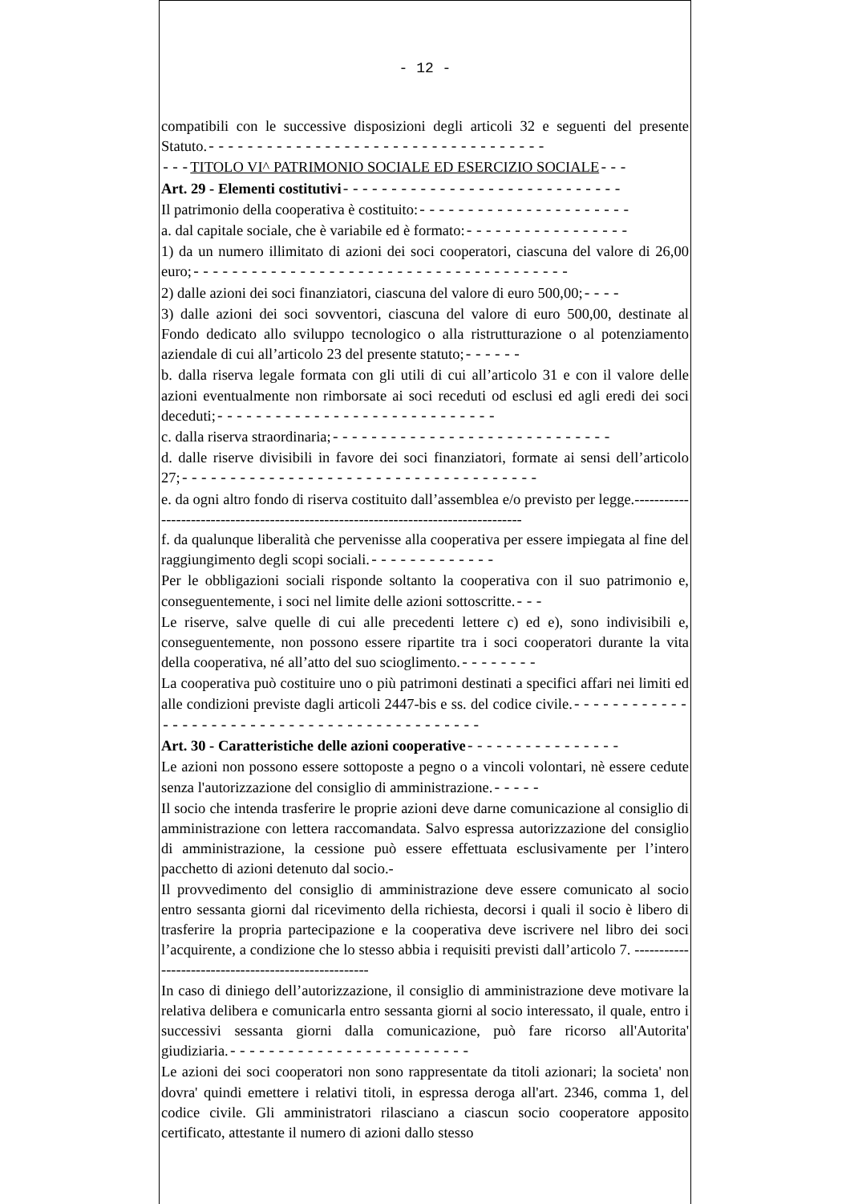- 12 -
compatibili con le successive disposizioni degli articoli 32 e seguenti del presente Statuto.-----------------------------------
---TITOLO VI^ PATRIMONIO SOCIALE ED ESERCIZIO SOCIALE---
Art. 29 - Elementi costitutivi-----------------------------
Il patrimonio della cooperativa è costituito:----------------------
a. dal capitale sociale, che è variabile ed è formato:-----------------
1) da un numero illimitato di azioni dei soci cooperatori, ciascuna del valore di 26,00 euro;---------------------------------------
2) dalle azioni dei soci finanziatori, ciascuna del valore di euro 500,00;----
3) dalle azioni dei soci sovventori, ciascuna del valore di euro 500,00, destinate al Fondo dedicato allo sviluppo tecnologico o alla ristrutturazione o al potenziamento aziendale di cui all’articolo 23 del presente statuto;------
b. dalla riserva legale formata con gli utili di cui all’articolo 31 e con il valore delle azioni eventualmente non rimborsate ai soci receduti od esclusi ed agli eredi dei soci deceduti;-----------------------------
c. dalla riserva straordinaria;-----------------------------
d. dalle riserve divisibili in favore dei soci finanziatori, formate ai sensi dell’articolo 27;-------------------------------------
e. da ogni altro fondo di riserva costituito dall’assemblea e/o previsto per legge.------------------------------------------------------------------------------------
f. da qualunque liberalità che pervenisse alla cooperativa per essere impiegata al fine del raggiungimento degli scopi sociali.-------------
Per le obbligazioni sociali risponde soltanto la cooperativa con il suo patrimonio e, conseguentemente, i soci nel limite delle azioni sottoscritte.---
Le riserve, salve quelle di cui alle precedenti lettere c) ed e), sono indivisibili e, conseguentemente, non possono essere ripartite tra i soci cooperatori durante la vita della cooperativa, né all’atto del suo scioglimento.--------
La cooperativa può costituire uno o più patrimoni destinati a specifici affari nei limiti ed alle condizioni previste dagli articoli 2447-bis e ss. del codice civile.---------------------------------------------
Art. 30 - Caratteristiche delle azioni cooperative----------------
Le azioni non possono essere sottoposte a pegno o a vincoli volontari, nè essere cedute senza l'autorizzazione del consiglio di amministrazione.-----
Il socio che intenda trasferire le proprie azioni deve darne comunicazione al consiglio di amministrazione con lettera raccomandata. Salvo espressa autorizzazione del consiglio di amministrazione, la cessione può essere effettuata esclusivamente per l’intero pacchetto di azioni detenuto dal socio.-
Il provvedimento del consiglio di amministrazione deve essere comunicato al socio entro sessanta giorni dal ricevimento della richiesta, decorsi i quali il socio è libero di trasferire la propria partecipazione e la cooperativa deve iscrivere nel libro dei soci l’acquirente, a condizione che lo stesso abbia i requisiti previsti dall’articolo 7. -----------------------------------------------------
In caso di diniego dell’autorizzazione, il consiglio di amministrazione deve motivare la relativa delibera e comunicarla entro sessanta giorni al socio interessato, il quale, entro i successivi sessanta giorni dalla comunicazione, può fare ricorso all'Autorita' giudiziaria.-------------------------
Le azioni dei soci cooperatori non sono rappresentate da titoli azionari; la societa' non dovra' quindi emettere i relativi titoli, in espressa deroga all'art. 2346, comma 1, del codice civile. Gli amministratori rilasciano a ciascun socio cooperatore apposito certificato, attestante il numero di azioni dallo stesso